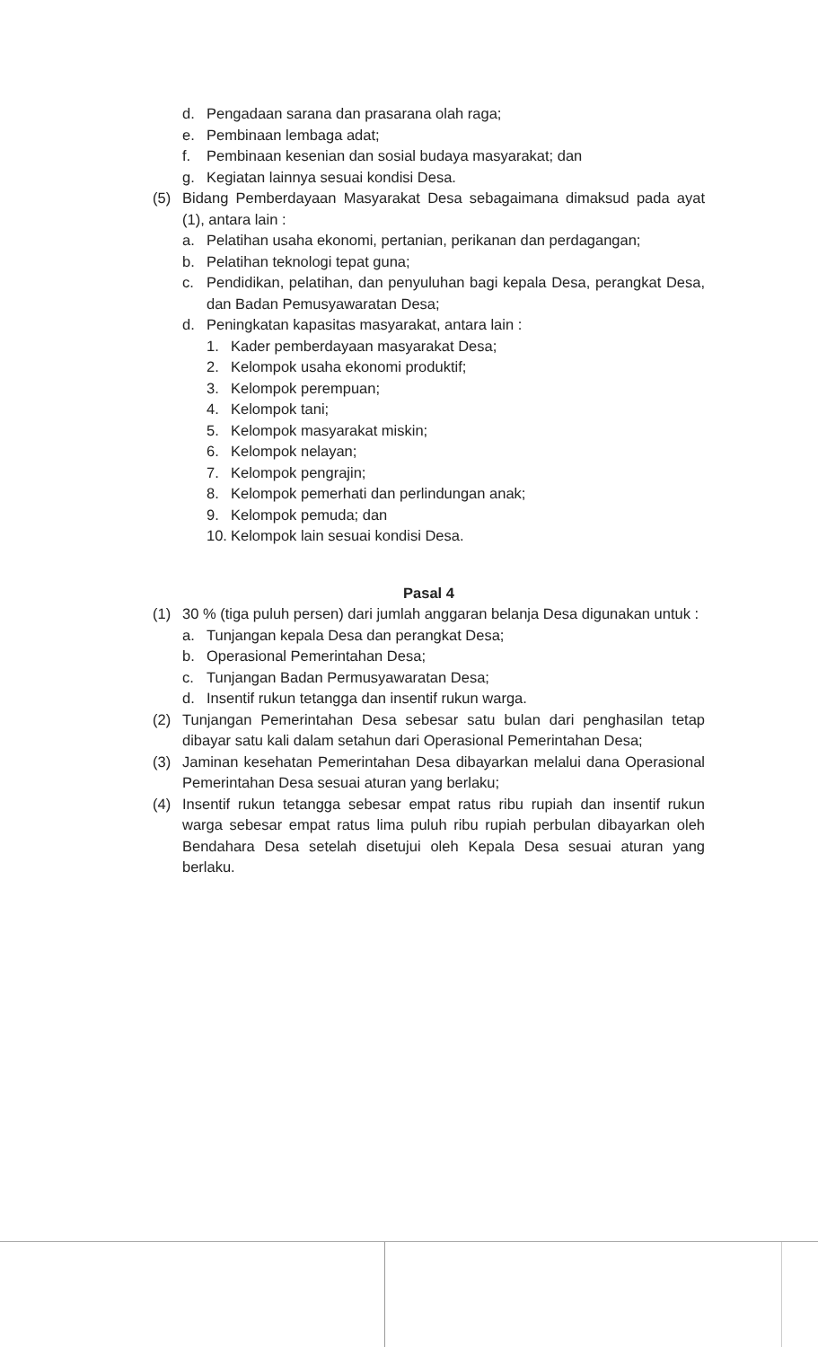d. Pengadaan sarana dan prasarana olah raga;
e. Pembinaan lembaga adat;
f. Pembinaan kesenian dan sosial budaya masyarakat; dan
g. Kegiatan lainnya sesuai kondisi Desa.
(5) Bidang Pemberdayaan Masyarakat Desa sebagaimana dimaksud pada ayat (1), antara lain :
a. Pelatihan usaha ekonomi, pertanian, perikanan dan perdagangan;
b. Pelatihan teknologi tepat guna;
c. Pendidikan, pelatihan, dan penyuluhan bagi kepala Desa, perangkat Desa, dan Badan Pemusyawaratan Desa;
d. Peningkatan kapasitas masyarakat, antara lain :
1. Kader pemberdayaan masyarakat Desa;
2. Kelompok usaha ekonomi produktif;
3. Kelompok perempuan;
4. Kelompok tani;
5. Kelompok masyarakat miskin;
6. Kelompok nelayan;
7. Kelompok pengrajin;
8. Kelompok pemerhati dan perlindungan anak;
9. Kelompok pemuda; dan
10. Kelompok lain sesuai kondisi Desa.
Pasal 4
(1) 30 % (tiga puluh persen) dari jumlah anggaran belanja Desa digunakan untuk :
a. Tunjangan kepala Desa dan perangkat Desa;
b. Operasional Pemerintahan Desa;
c. Tunjangan Badan Permusyawaratan Desa;
d. Insentif rukun tetangga dan insentif rukun warga.
(2) Tunjangan Pemerintahan Desa sebesar satu bulan dari penghasilan tetap dibayar satu kali dalam setahun dari Operasional Pemerintahan Desa;
(3) Jaminan kesehatan Pemerintahan Desa dibayarkan melalui dana Operasional Pemerintahan Desa sesuai aturan yang berlaku;
(4) Insentif rukun tetangga sebesar empat ratus ribu rupiah dan insentif rukun warga sebesar empat ratus lima puluh ribu rupiah perbulan dibayarkan oleh Bendahara Desa setelah disetujui oleh Kepala Desa sesuai aturan yang berlaku.